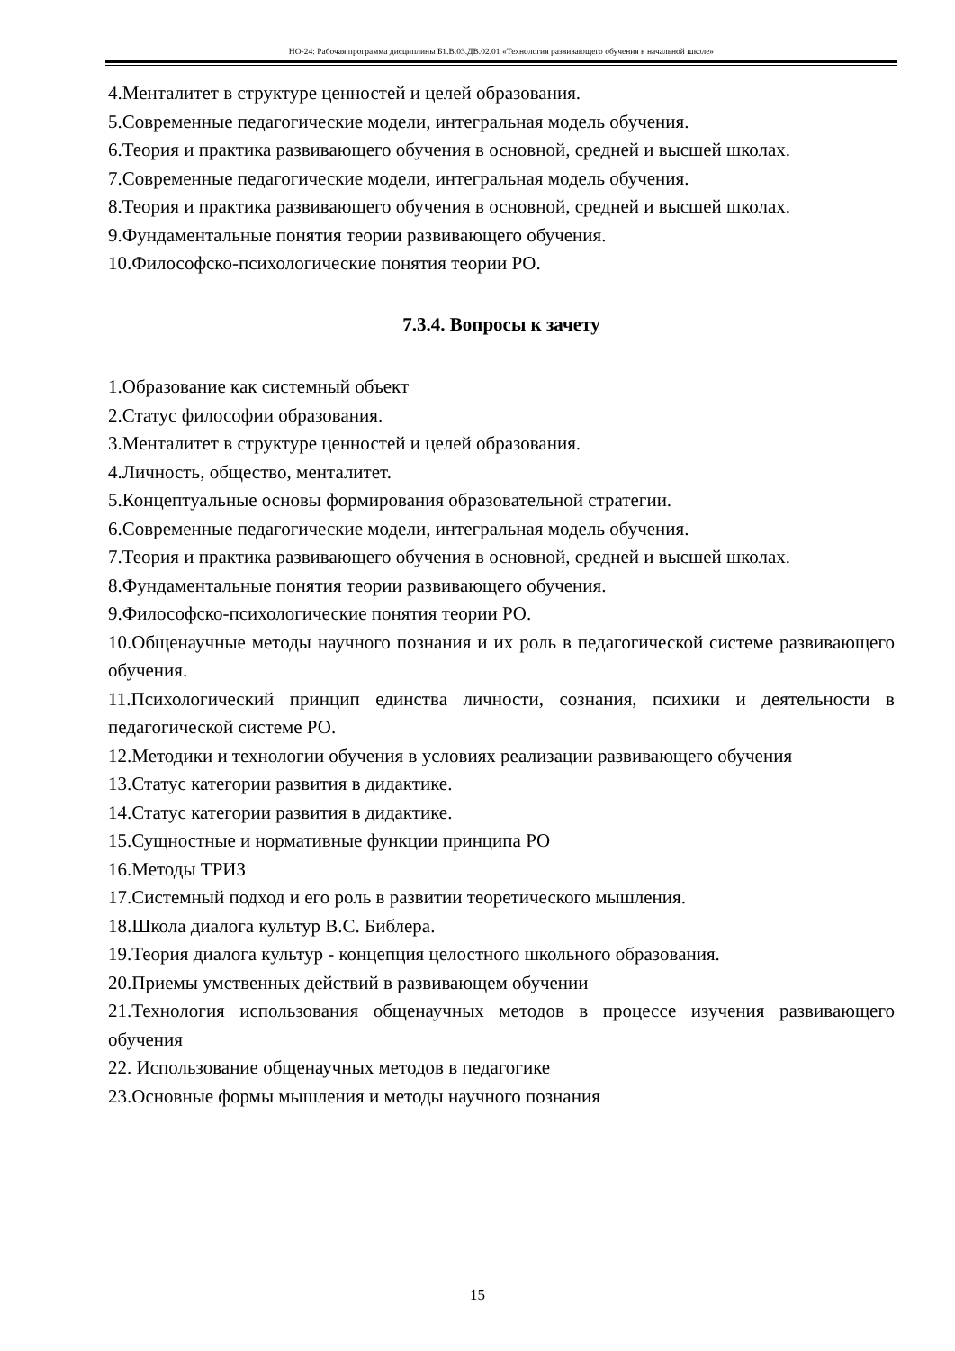НО-24: Рабочая программа дисциплины Б1.В.03.ДВ.02.01 «Технология развивающего обучения в начальной школе»
4.Менталитет в структуре ценностей и целей образования.
5.Современные педагогические модели, интегральная модель обучения.
6.Теория и практика развивающего обучения в основной, средней и высшей школах.
7.Современные педагогические модели, интегральная модель обучения.
8.Теория и практика развивающего обучения в основной, средней и высшей школах.
9.Фундаментальные понятия теории развивающего обучения.
10.Философско-психологические понятия теории РО.
7.3.4. Вопросы к зачету
1.Образование как системный объект
2.Статус философии образования.
3.Менталитет в структуре ценностей и целей образования.
4.Личность, общество, менталитет.
5.Концептуальные основы формирования образовательной стратегии.
6.Современные педагогические модели, интегральная модель обучения.
7.Теория и практика развивающего обучения в основной, средней и высшей школах.
8.Фундаментальные понятия теории развивающего обучения.
9.Философско-психологические понятия теории РО.
10.Общенаучные методы научного познания и их роль в педагогической системе развивающего обучения.
11.Психологический принцип единства личности, сознания, психики и деятельности в педагогической системе РО.
12.Методики и технологии обучения в условиях реализации развивающего обучения
13.Статус категории развития в дидактике.
14.Статус категории развития в дидактике.
15.Сущностные и нормативные функции принципа РО
16.Методы ТРИЗ
17.Системный подход и его роль в развитии теоретического мышления.
18.Школа диалога культур В.С. Библера.
19.Теория диалога культур - концепция целостного школьного образования.
20.Приемы умственных действий в развивающем обучении
21.Технология использования общенаучных методов в процессе изучения развивающего обучения
22. Использование общенаучных методов в педагогике
23.Основные формы мышления и методы научного познания
15